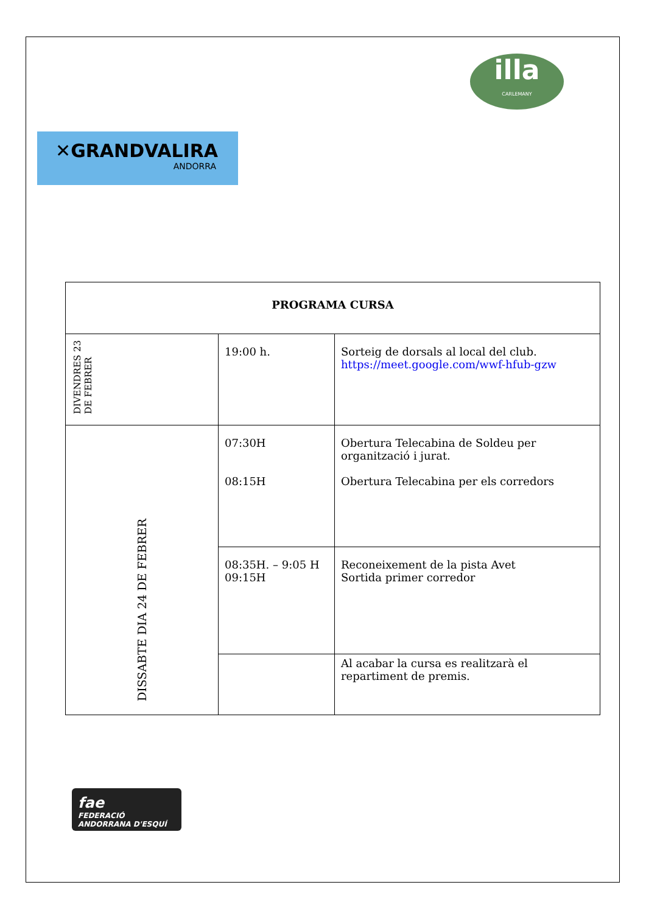illa
CARLEMANY
✕GRANDVALIRA
ANDORRA
| PROGRAMA CURSA | | |
| DIVENDRES 23 DE FEBRER | 19:00 h. | Sorteig de dorsals al local del club. https://meet.google.com/wwf-hfub-gzw |
| DISSABTE DIA 24 DE FEBRER | 07:30H 08:15H | Obertura Telecabina de Soldeu per organització i jurat. Obertura Telecabina per els corredors |
| | 08:35H. – 9:05 H 09:15H | Reconeixement de la pista Avet Sortida primer corredor |
| | | Al acabar la cursa es realitzarà el repartiment de premis. |
fae
FEDERACIÓ
ANDORRANA D'ESQUÍ